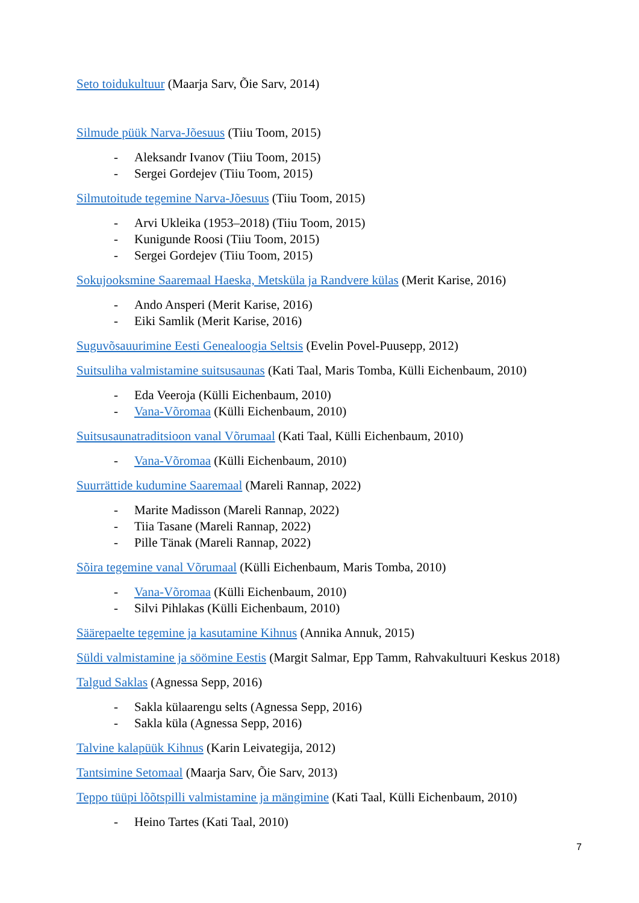Seto toidukultuur (Maarja Sarv, Õie Sarv, 2014)
Silmude püük Narva-Jõesuus (Tiiu Toom, 2015)
- Aleksandr Ivanov (Tiiu Toom, 2015)
- Sergei Gordejev (Tiiu Toom, 2015)
Silmutoitude tegemine Narva-Jõesuus (Tiiu Toom, 2015)
- Arvi Ukleika (1953–2018) (Tiiu Toom, 2015)
- Kunigunde Roosi (Tiiu Toom, 2015)
- Sergei Gordejev (Tiiu Toom, 2015)
Sokujooksmine Saaremaal Haeska, Metsküla ja Randvere külas (Merit Karise, 2016)
- Ando Ansperi (Merit Karise, 2016)
- Eiki Samlik (Merit Karise, 2016)
Suguvõsauurimine Eesti Genealoogia Seltsis (Evelin Povel-Puusepp, 2012)
Suitsuliha valmistamine suitsusaunas (Kati Taal, Maris Tomba, Külli Eichenbaum, 2010)
- Eda Veeroja (Külli Eichenbaum, 2010)
- Vana-Võromaa (Külli Eichenbaum, 2010)
Suitsusaunatraditsioon vanal Võrumaal (Kati Taal, Külli Eichenbaum, 2010)
- Vana-Võromaa (Külli Eichenbaum, 2010)
Suurrättide kudumine Saaremaal (Mareli Rannap, 2022)
- Marite Madisson (Mareli Rannap, 2022)
- Tiia Tasane (Mareli Rannap, 2022)
- Pille Tänak (Mareli Rannap, 2022)
Sõira tegemine vanal Võrumaal (Külli Eichenbaum, Maris Tomba, 2010)
- Vana-Võromaa (Külli Eichenbaum, 2010)
- Silvi Pihlakas (Külli Eichenbaum, 2010)
Säärepaelte tegemine ja kasutamine Kihnus (Annika Annuk, 2015)
Süldi valmistamine ja söömine Eestis (Margit Salmar, Epp Tamm, Rahvakultuuri Keskus 2018)
Talgud Saklas (Agnessa Sepp, 2016)
- Sakla külaarengu selts (Agnessa Sepp, 2016)
- Sakla küla (Agnessa Sepp, 2016)
Talvine kalapüük Kihnus (Karin Leivategija, 2012)
Tantsimine Setomaal (Maarja Sarv, Õie Sarv, 2013)
Teppo tüüpi lõõtspilli valmistamine ja mängimine (Kati Taal, Külli Eichenbaum, 2010)
- Heino Tartes (Kati Taal, 2010)
7